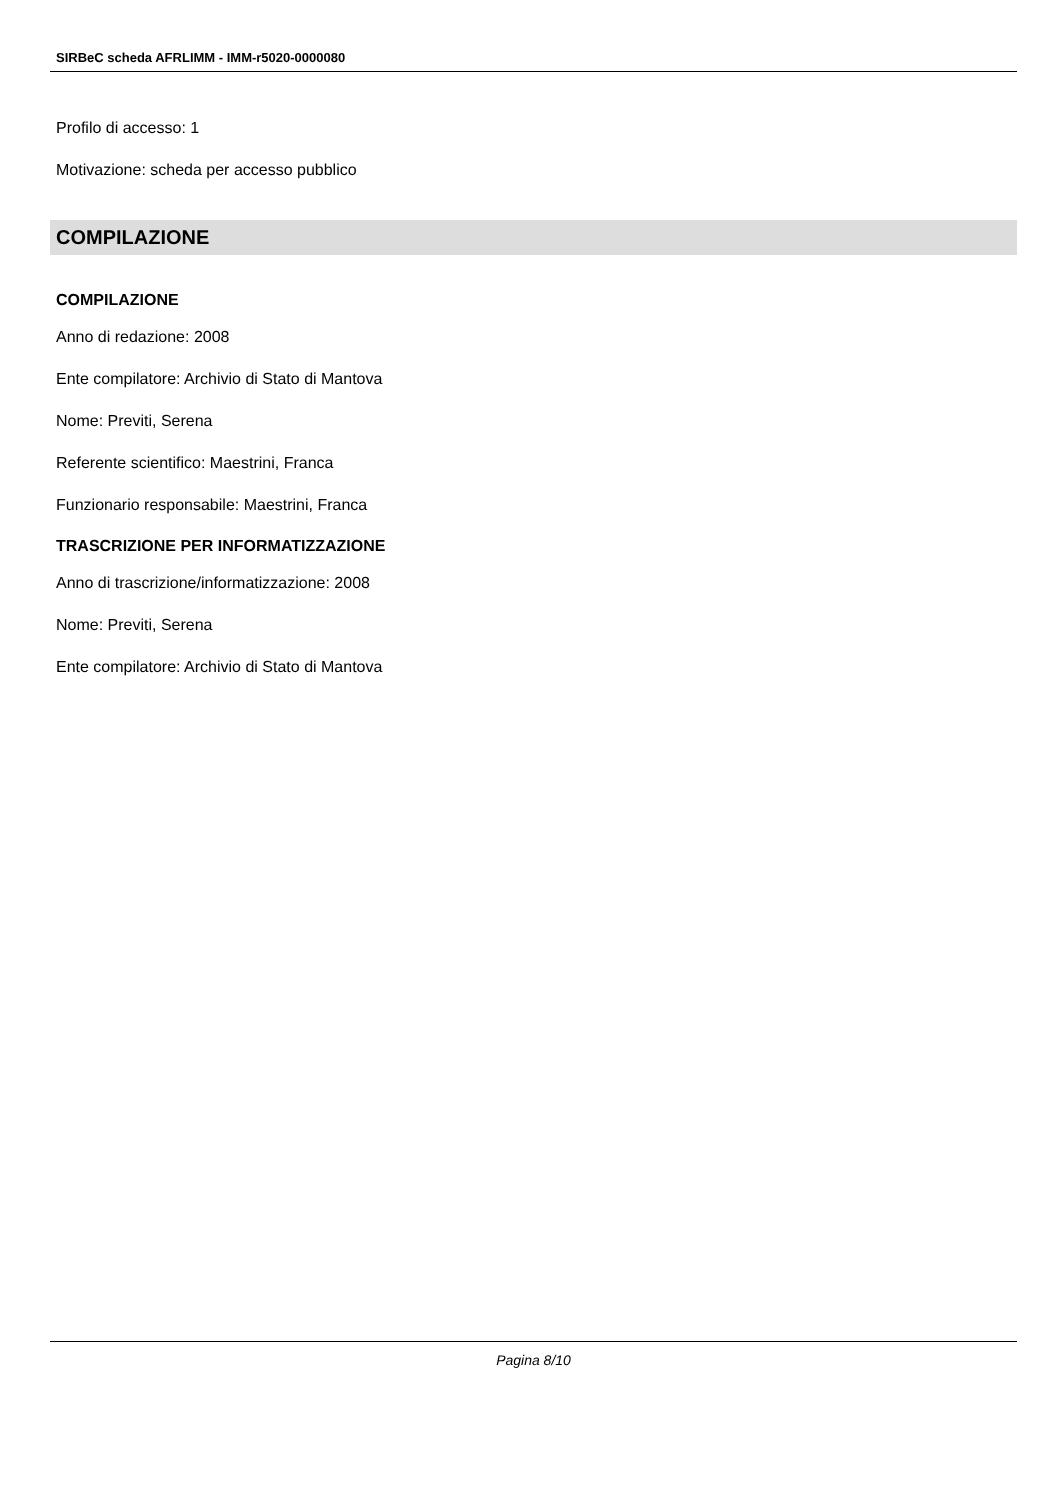SIRBeC scheda AFRLIMM - IMM-r5020-0000080
Profilo di accesso: 1
Motivazione: scheda per accesso pubblico
COMPILAZIONE
COMPILAZIONE
Anno di redazione: 2008
Ente compilatore: Archivio di Stato di Mantova
Nome: Previti, Serena
Referente scientifico: Maestrini, Franca
Funzionario responsabile: Maestrini, Franca
TRASCRIZIONE PER INFORMATIZZAZIONE
Anno di trascrizione/informatizzazione: 2008
Nome: Previti, Serena
Ente compilatore: Archivio di Stato di Mantova
Pagina 8/10